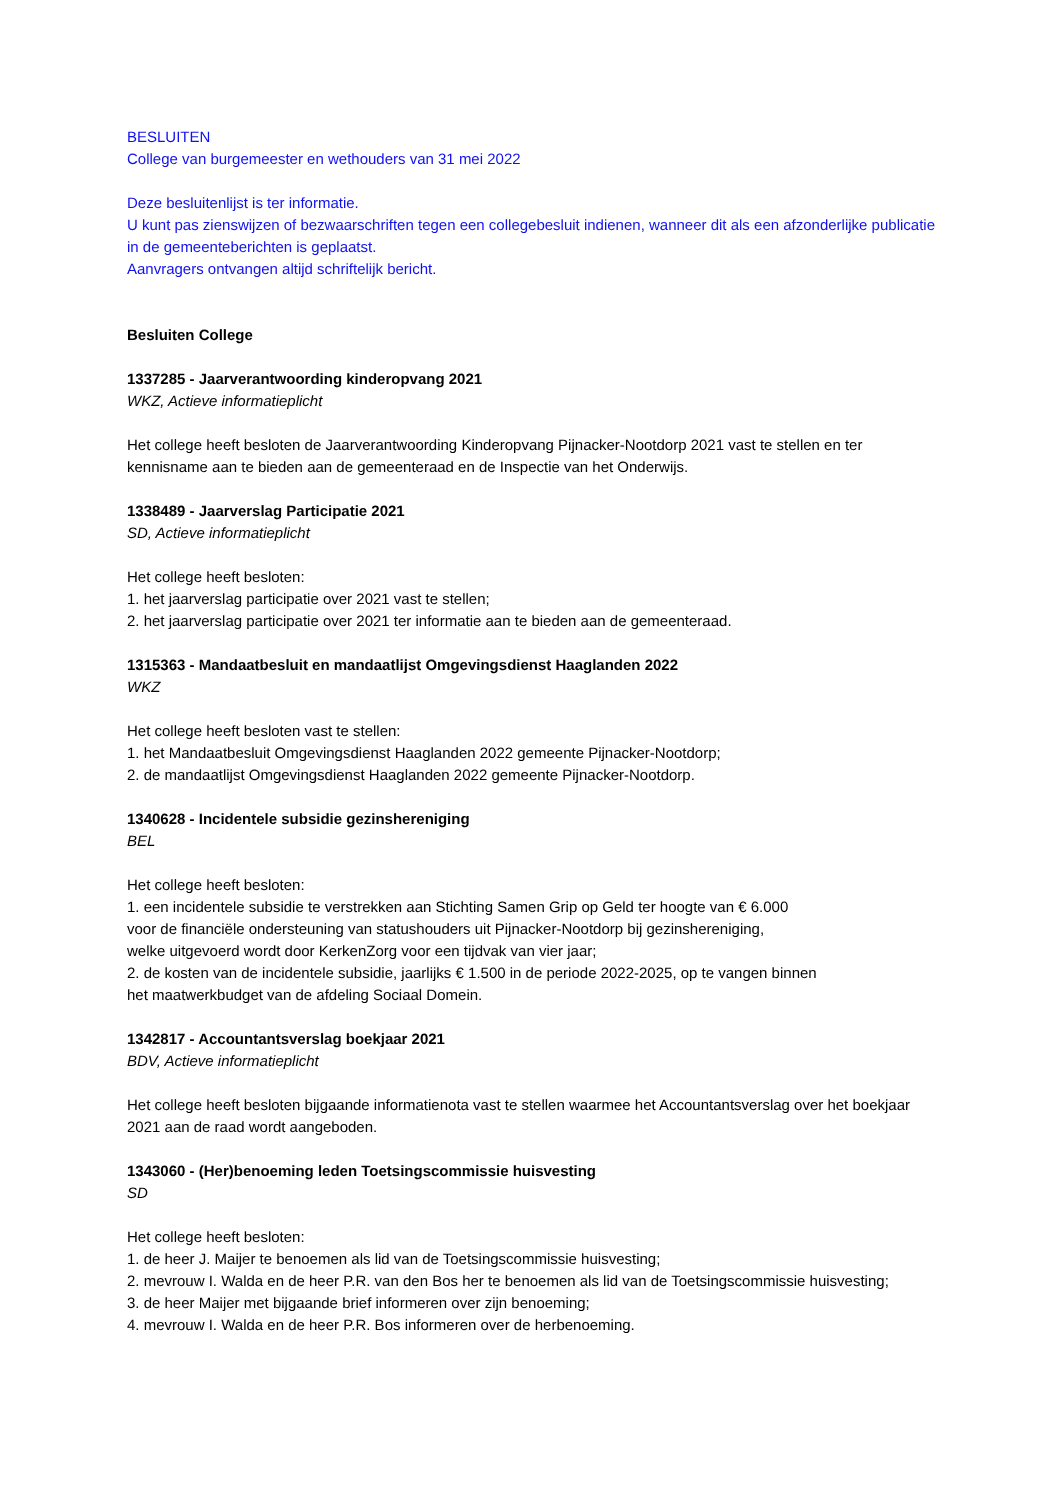BESLUITEN
College van burgemeester en wethouders van 31 mei 2022
Deze besluitenlijst is ter informatie.
U kunt pas zienswijzen of bezwaarschriften tegen een collegebesluit indienen, wanneer dit als een afzonderlijke publicatie in de gemeenteberichten is geplaatst.
Aanvragers ontvangen altijd schriftelijk bericht.
Besluiten College
1337285 - Jaarverantwoording kinderopvang 2021
WKZ, Actieve informatieplicht
Het college heeft besloten de Jaarverantwoording Kinderopvang Pijnacker-Nootdorp 2021 vast te stellen en ter kennisname aan te bieden aan de gemeenteraad en de Inspectie van het Onderwijs.
1338489 - Jaarverslag Participatie 2021
SD, Actieve informatieplicht
Het college heeft besloten:
1. het jaarverslag participatie over 2021 vast te stellen;
2. het jaarverslag participatie over 2021 ter informatie aan te bieden aan de gemeenteraad.
1315363 - Mandaatbesluit en mandaatlijst Omgevingsdienst Haaglanden 2022
WKZ
Het college heeft besloten vast te stellen:
1. het Mandaatbesluit Omgevingsdienst Haaglanden 2022 gemeente Pijnacker-Nootdorp;
2. de mandaatlijst Omgevingsdienst Haaglanden 2022 gemeente Pijnacker-Nootdorp.
1340628 - Incidentele subsidie gezinshereniging
BEL
Het college heeft besloten:
1. een incidentele subsidie te verstrekken aan Stichting Samen Grip op Geld ter hoogte van € 6.000
voor de financiële ondersteuning van statushouders uit Pijnacker-Nootdorp bij gezinshereniging,
welke uitgevoerd wordt door KerkenZorg voor een tijdvak van vier jaar;
2. de kosten van de incidentele subsidie, jaarlijks € 1.500 in de periode 2022-2025, op te vangen binnen
het maatwerkbudget van de afdeling Sociaal Domein.
1342817 - Accountantsverslag boekjaar 2021
BDV, Actieve informatieplicht
Het college heeft besloten bijgaande informatienota vast te stellen waarmee het Accountantsverslag over het boekjaar 2021 aan de raad wordt aangeboden.
1343060 - (Her)benoeming leden Toetsingscommissie huisvesting
SD
Het college heeft besloten:
1. de heer J. Maijer te benoemen als lid van de Toetsingscommissie huisvesting;
2. mevrouw I. Walda en de heer P.R. van den Bos her te benoemen als lid van de Toetsingscommissie huisvesting;
3. de heer Maijer met bijgaande brief informeren over zijn benoeming;
4. mevrouw I. Walda en de heer P.R. Bos informeren over de herbenoeming.